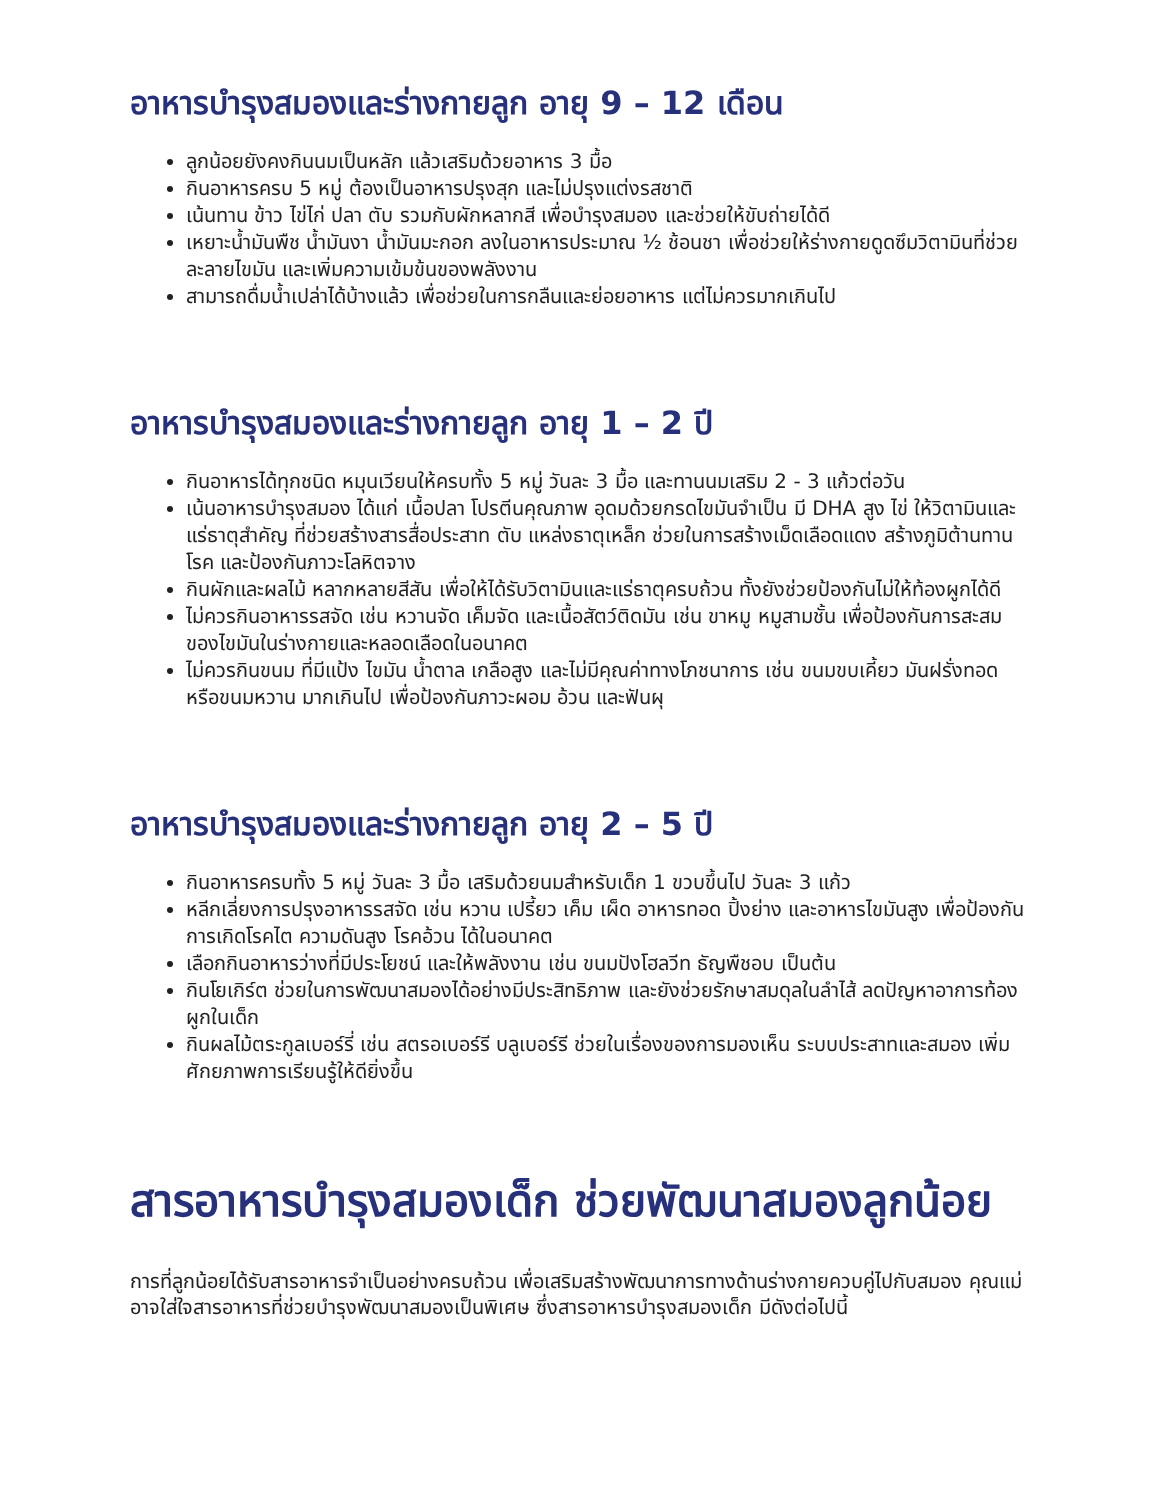อาหารบำรุงสมองและร่างกายลูก อายุ 9 – 12 เดือน
ลูกน้อยยังคงกินนมเป็นหลัก แล้วเสริมด้วยอาหาร 3 มื้อ
กินอาหารครบ 5 หมู่ ต้องเป็นอาหารปรุงสุก และไม่ปรุงแต่งรสชาติ
เน้นทาน ข้าว ไข่ไก่ ปลา ตับ รวมกับผักหลากสี เพื่อบำรุงสมอง และช่วยให้ขับถ่ายได้ดี
เหยาะน้ำมันพืช น้ำมันงา น้ำมันมะกอก ลงในอาหารประมาณ ½ ช้อนชา เพื่อช่วยให้ร่างกายดูดซึมวิตามินที่ช่วยละลายไขมัน และเพิ่มความเข้มข้นของพลังงาน
สามารถดื่มน้ำเปล่าได้บ้างแล้ว เพื่อช่วยในการกลืนและย่อยอาหาร แต่ไม่ควรมากเกินไป
อาหารบำรุงสมองและร่างกายลูก อายุ 1 – 2 ปี
กินอาหารได้ทุกชนิด หมุนเวียนให้ครบทั้ง 5 หมู่ วันละ 3 มื้อ และทานนมเสริม 2 - 3 แก้วต่อวัน
เน้นอาหารบำรุงสมอง ได้แก่ เนื้อปลา โปรตีนคุณภาพ อุดมด้วยกรดไขมันจำเป็น มี DHA สูง ไข่ ให้วิตามินและแร่ธาตุสำคัญ ที่ช่วยสร้างสารสื่อประสาท ตับ แหล่งธาตุเหล็ก ช่วยในการสร้างเม็ดเลือดแดง สร้างภูมิต้านทานโรค และป้องกันภาวะโลหิตจาง
กินผักและผลไม้ หลากหลายสีสัน เพื่อให้ได้รับวิตามินและแร่ธาตุครบถ้วน ทั้งยังช่วยป้องกันไม่ให้ท้องผูกได้ดี
ไม่ควรกินอาหารรสจัด เช่น หวานจัด เค็มจัด และเนื้อสัตว์ติดมัน เช่น ขาหมู หมูสามชั้น เพื่อป้องกันการสะสมของไขมันในร่างกายและหลอดเลือดในอนาคต
ไม่ควรกินขนม ที่มีแป้ง ไขมัน น้ำตาล เกลือสูง และไม่มีคุณค่าทางโภชนาการ เช่น ขนมขบเคี้ยว มันฝรั่งทอด หรือขนมหวาน มากเกินไป เพื่อป้องกันภาวะผอม อ้วน และฟันผุ
อาหารบำรุงสมองและร่างกายลูก อายุ 2 – 5 ปี
กินอาหารครบทั้ง 5 หมู่ วันละ 3 มื้อ เสริมด้วยนมสำหรับเด็ก 1 ขวบขึ้นไป วันละ 3 แก้ว
หลีกเลี่ยงการปรุงอาหารรสจัด เช่น หวาน เปรี้ยว เค็ม เผ็ด อาหารทอด ปิ้งย่าง และอาหารไขมันสูง เพื่อป้องกันการเกิดโรคไต ความดันสูง โรคอ้วน ได้ในอนาคต
เลือกกินอาหารว่างที่มีประโยชน์ และให้พลังงาน เช่น ขนมปังโฮลวีท ธัญพืชอบ เป็นต้น
กินโยเกิร์ต ช่วยในการพัฒนาสมองได้อย่างมีประสิทธิภาพ และยังช่วยรักษาสมดุลในลำไส้ ลดปัญหาอาการท้องผูกในเด็ก
กินผลไม้ตระกูลเบอร์รี่ เช่น สตรอเบอร์รี บลูเบอร์รี ช่วยในเรื่องของการมองเห็น ระบบประสาทและสมอง เพิ่มศักยภาพการเรียนรู้ให้ดียิ่งขึ้น
สารอาหารบำรุงสมองเด็ก ช่วยพัฒนาสมองลูกน้อย
การที่ลูกน้อยได้รับสารอาหารจำเป็นอย่างครบถ้วน เพื่อเสริมสร้างพัฒนาการทางด้านร่างกายควบคู่ไปกับสมอง คุณแม่อาจใส่ใจสารอาหารที่ช่วยบำรุงพัฒนาสมองเป็นพิเศษ ซึ่งสารอาหารบำรุงสมองเด็ก มีดังต่อไปนี้